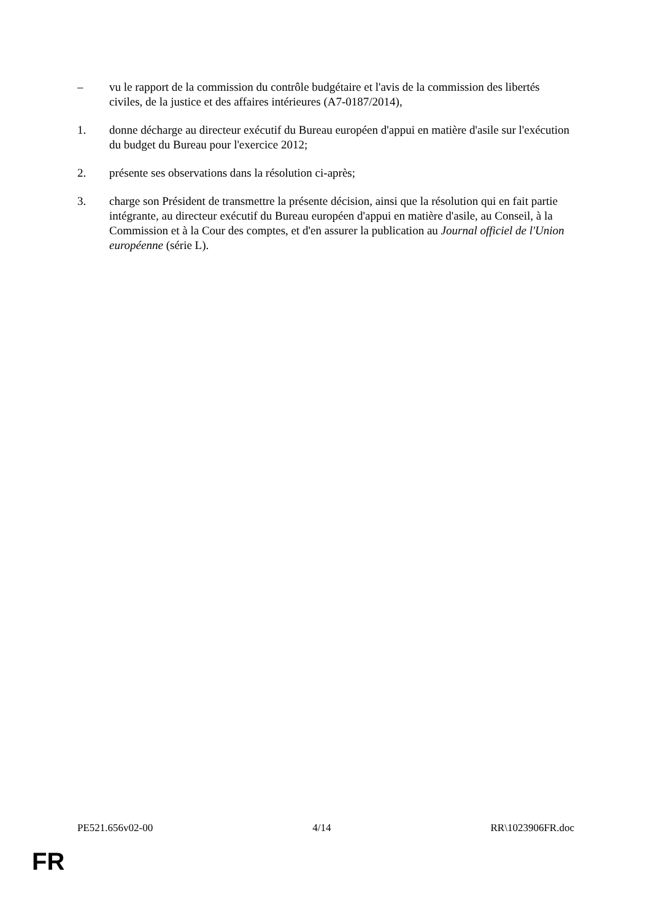– vu le rapport de la commission du contrôle budgétaire et l'avis de la commission des libertés civiles, de la justice et des affaires intérieures (A7-0187/2014),
1. donne décharge au directeur exécutif du Bureau européen d'appui en matière d'asile sur l'exécution du budget du Bureau pour l'exercice 2012;
2. présente ses observations dans la résolution ci-après;
3. charge son Président de transmettre la présente décision, ainsi que la résolution qui en fait partie intégrante, au directeur exécutif du Bureau européen d'appui en matière d'asile, au Conseil, à la Commission et à la Cour des comptes, et d'en assurer la publication au Journal officiel de l'Union européenne (série L).
PE521.656v02-00 4/14 RR\1023906FR.doc
FR